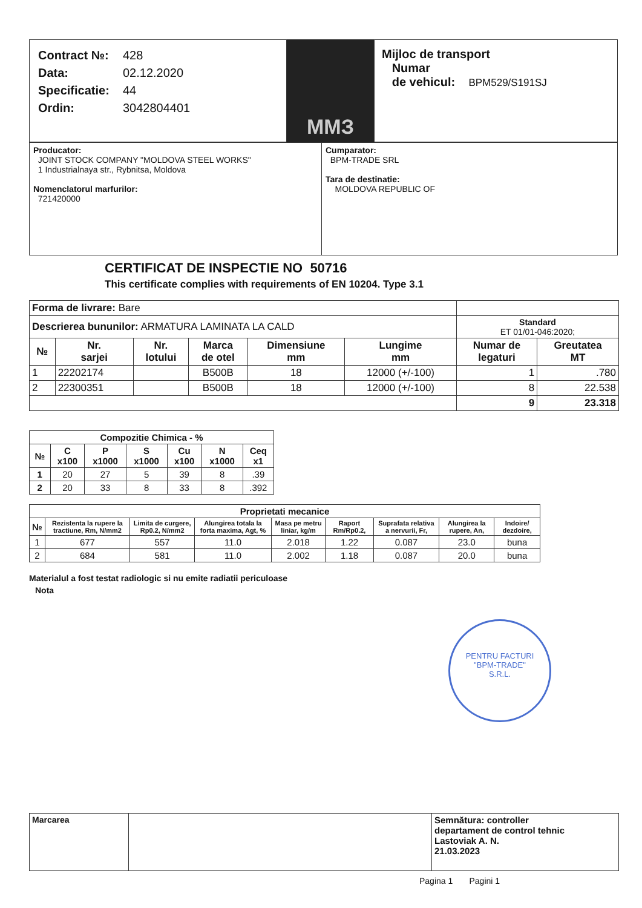Contract №: 428
Data: 02.12.2020
Specificatie: 44
Ordin: 3042804401
ММЗ
Mijloc de transport
Numar
de vehicul: BPM529/S191SJ
Producator:
JOINT STOCK COMPANY "MOLDOVA STEEL WORKS"
1 Industrialnaya str., Rybnitsa, Moldova
Nomenclatorul marfurilor:
721420000
Cumparator:
BPM-TRADE SRL
Tara de destinatie:
MOLDOVA REPUBLIC OF
CERTIFICAT DE INSPECTIE NO 50716
This certificate complies with requirements of EN 10204. Type 3.1
| Forma de livrare: Bare | | | | | | | |
| Descrierea bununilor: ARMATURA LAMINATA LA CALD | | | | | | Standard ET 01/01-046:2020; | |
| № | Nr. sarjei | Nr. lotului | Marca de otel | Dimensiune mm | Lungime mm | Numar de legaturi | Greutatea MT |
| 1 | 22202174 | | B500B | 18 | 12000 (+/-100) | 1 | .780 |
| 2 | 22300351 | | B500B | 18 | 12000 (+/-100) | 8 | 22.538 |
| | | | | | | 9 | 23.318 |
| Compozitie Chimica - % | | | | | | |
| --- | --- | --- | --- | --- | --- | --- |
| № | C x100 | P x1000 | S x1000 | Cu x100 | N x1000 | Ceq x1 |
| 1 | 20 | 27 | 5 | 39 | 8 | .39 |
| 2 | 20 | 33 | 8 | 33 | 8 | .392 |
| Proprietati mecanice | | | | | | | | |
| --- | --- | --- | --- | --- | --- | --- | --- | --- |
| № | Rezistenta la rupere la tractiune, Rm, N/mm2 | Limita de curgere, Rp0.2, N/mm2 | Alungirea totala la forta maxima, Agt, % | Masa pe metru liniar, kg/m | Raport Rm/Rp0.2, | Suprafata relativa a nervurii, Fr, | Alungirea la rupere, An, | Indoire/ dezdoire, |
| 1 | 677 | 557 | 11.0 | 2.018 | 1.22 | 0.087 | 23.0 | buna |
| 2 | 684 | 581 | 11.0 | 2.002 | 1.18 | 0.087 | 20.0 | buna |
Materialul a fost testat radiologic si nu emite radiatii periculoase
Nota
PENTRU FACTURI
"BPM-TRADE"
S.R.L.
| Marcarea | | Semnătura: controller departament de control tehnic Lastoviak A. N. 21.03.2023 |
Pagina 1 Pagini 1